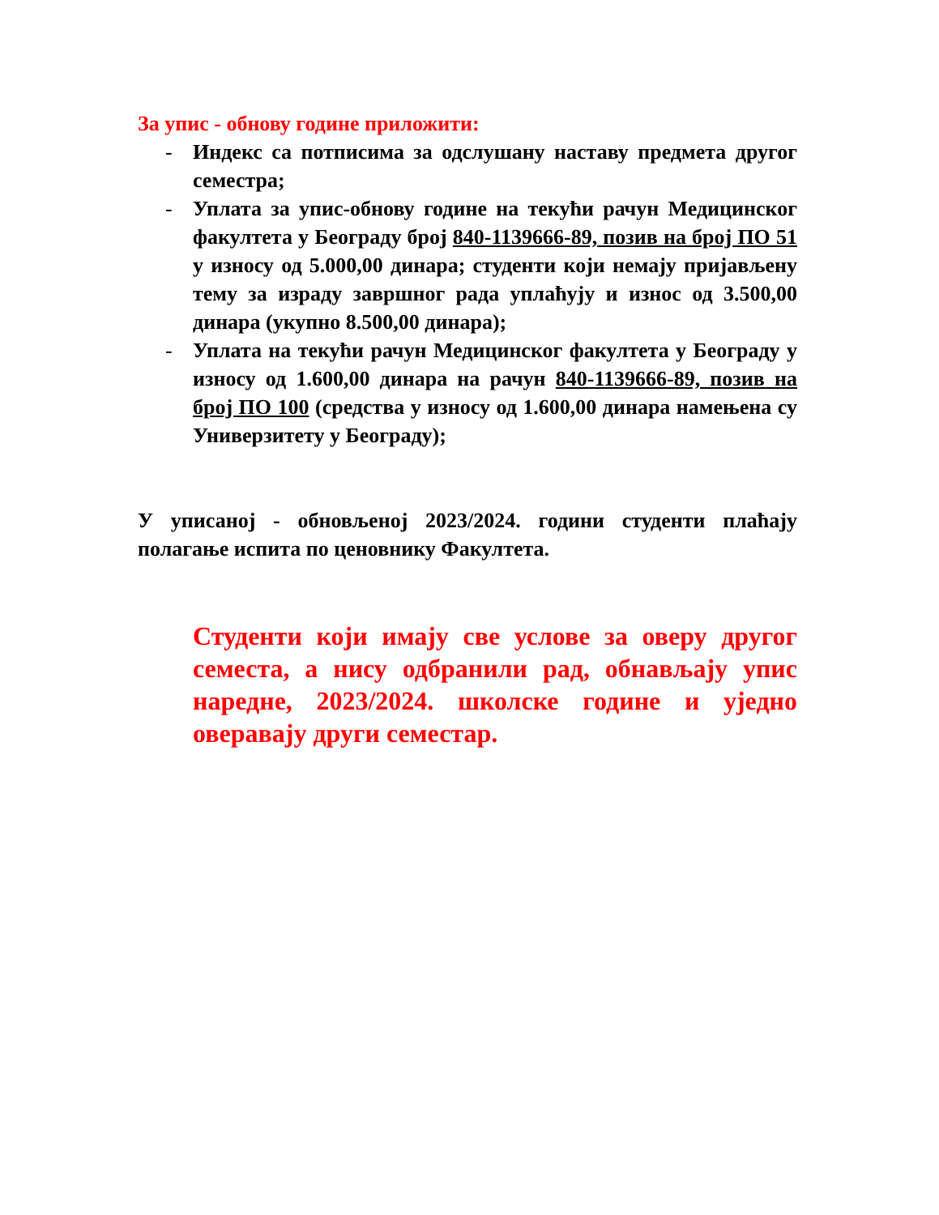За упис - обнову године приложити:
- Индекс са потписима за одслушану наставу предмета другог семестра;
- Уплата за упис-обнову године на текући рачун Медицинског факултета у Београду број 840-1139666-89, позив на број ПО 51 у износу од 5.000,00 динара; студенти који немају пријављену тему за израду завршног рада уплаћују и износ од 3.500,00 динара (укупно 8.500,00 динара);
- Уплата на текући рачун Медицинског факултета у Београду у износу од 1.600,00 динара на рачун 840-1139666-89, позив на број ПО 100 (средства у износу од 1.600,00 динара намењена су Универзитету у Београду);
У уписаној - обновљеној 2023/2024. години студенти плаћају полагање испита по ценовнику Факултета.
Студенти који имају све услове за оверу другог семеста, а нису одбранили рад, обнављају упис наредне, 2023/2024. школске године и уједно оверавају други семестар.